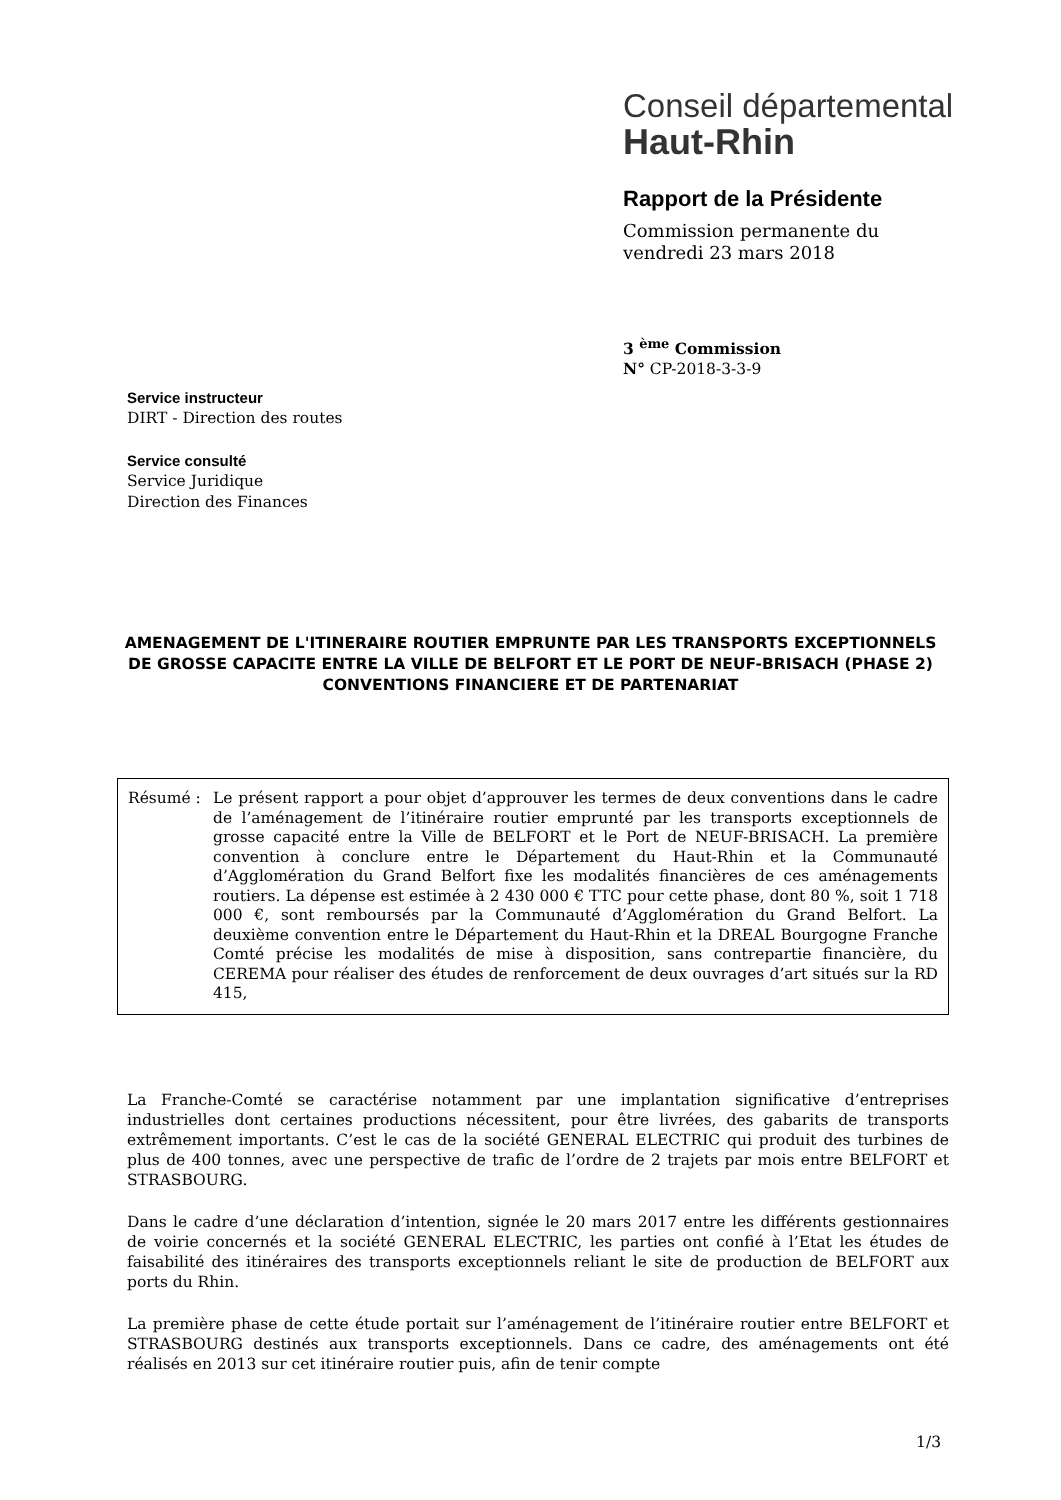Conseil départemental
Haut-Rhin
Rapport de la Présidente
Commission permanente du
vendredi 23 mars 2018
3 <sup>ème</sup> Commission
N° CP-2018-3-3-9
Service instructeur
DIRT - Direction des routes
Service consulté
Service Juridique
Direction des Finances
AMENAGEMENT DE L'ITINERAIRE ROUTIER EMPRUNTE PAR LES TRANSPORTS EXCEPTIONNELS DE GROSSE CAPACITE ENTRE LA VILLE DE BELFORT ET LE PORT DE NEUF-BRISACH (PHASE 2)
CONVENTIONS FINANCIERE ET DE PARTENARIAT
Résumé : Le présent rapport a pour objet d’approuver les termes de deux conventions dans le cadre de l’aménagement de l’itinéraire routier emprunté par les transports exceptionnels de grosse capacité entre la Ville de BELFORT et le Port de NEUF-BRISACH. La première convention à conclure entre le Département du Haut-Rhin et la Communauté d’Agglomération du Grand Belfort fixe les modalités financières de ces aménagements routiers. La dépense est estimée à 2 430 000 € TTC pour cette phase, dont 80 %, soit 1 718 000 €, sont remboursés par la Communauté d’Agglomération du Grand Belfort. La deuxième convention entre le Département du Haut-Rhin et la DREAL Bourgogne Franche Comté précise les modalités de mise à disposition, sans contrepartie financière, du CEREMA pour réaliser des études de renforcement de deux ouvrages d’art situés sur la RD 415,
La Franche-Comté se caractérise notamment par une implantation significative d’entreprises industrielles dont certaines productions nécessitent, pour être livrées, des gabarits de transports extrêmement importants. C’est le cas de la société GENERAL ELECTRIC qui produit des turbines de plus de 400 tonnes, avec une perspective de trafic de l’ordre de 2 trajets par mois entre BELFORT et STRASBOURG.
Dans le cadre d’une déclaration d’intention, signée le 20 mars 2017 entre les différents gestionnaires de voirie concernés et la société GENERAL ELECTRIC, les parties ont confié à l’Etat les études de faisabilité des itinéraires des transports exceptionnels reliant le site de production de BELFORT aux ports du Rhin.
La première phase de cette étude portait sur l’aménagement de l’itinéraire routier entre BELFORT et STRASBOURG destinés aux transports exceptionnels. Dans ce cadre, des aménagements ont été réalisés en 2013 sur cet itinéraire routier puis, afin de tenir compte
1/3